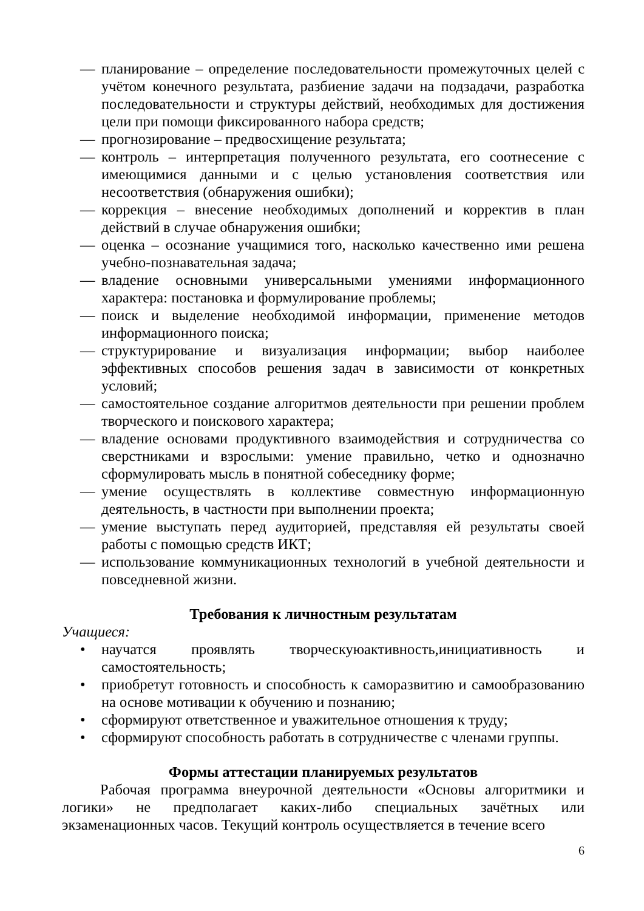— планирование – определение последовательности промежуточных целей с учётом конечного результата, разбиение задачи на подзадачи, разработка последовательности и структуры действий, необходимых для достижения цели при помощи фиксированного набора средств;
— прогнозирование – предвосхищение результата;
— контроль – интерпретация полученного результата, его соотнесение с имеющимися данными и с целью установления соответствия или несоответствия (обнаружения ошибки);
— коррекция – внесение необходимых дополнений и корректив в план действий в случае обнаружения ошибки;
— оценка – осознание учащимися того, насколько качественно ими решена учебно-познавательная задача;
— владение основными универсальными умениями информационного характера: постановка и формулирование проблемы;
— поиск и выделение необходимой информации, применение методов информационного поиска;
— структурирование и визуализация информации; выбор наиболее эффективных способов решения задач в зависимости от конкретных условий;
— самостоятельное создание алгоритмов деятельности при решении проблем творческого и поискового характера;
— владение основами продуктивного взаимодействия и сотрудничества со сверстниками и взрослыми: умение правильно, четко и однозначно сформулировать мысль в понятной собеседнику форме;
— умение осуществлять в коллективе совместную информационную деятельность, в частности при выполнении проекта;
— умение выступать перед аудиторией, представляя ей результаты своей работы с помощью средств ИКТ;
— использование коммуникационных технологий в учебной деятельности и повседневной жизни.
Требования к личностным результатам
Учащиеся:
• научатся проявлять творческуюактивность,инициативность и самостоятельность;
• приобретут готовность и способность к саморазвитию и самообразованию на основе мотивации к обучению и познанию;
• сформируют ответственное и уважительное отношения к труду;
• сформируют способность работать в сотрудничестве с членами группы.
Формы аттестации планируемых результатов
Рабочая программа внеурочной деятельности «Основы алгоритмики и логики» не предполагает каких-либо специальных зачётных или экзаменационных часов. Текущий контроль осуществляется в течение всего
6